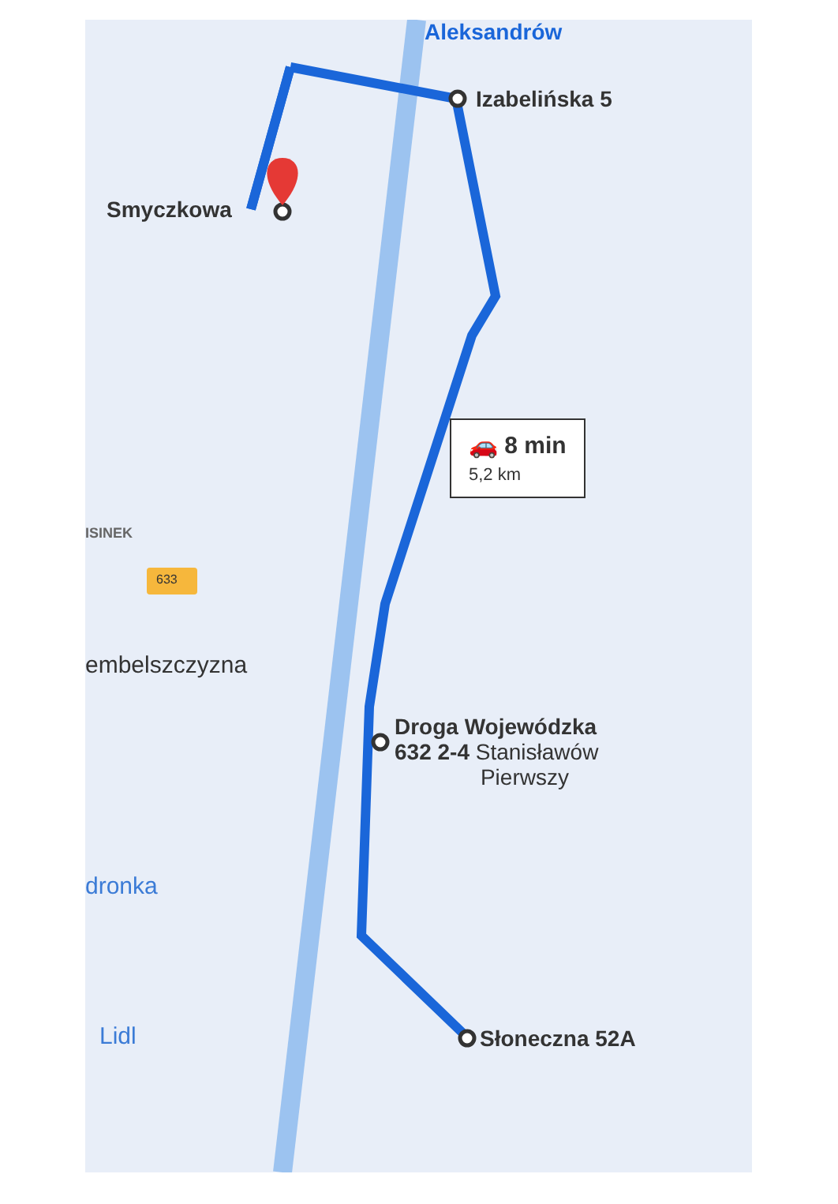Aleksandrów
Izabelińska 5
Smyczkowa
🚗 8 min
5,2 km
ISINEK
633
embelszczyzna
Droga Wojewódzka
632 2-4 Stanisławów
Pierwszy
dronka
Słoneczna 52A
Lidl